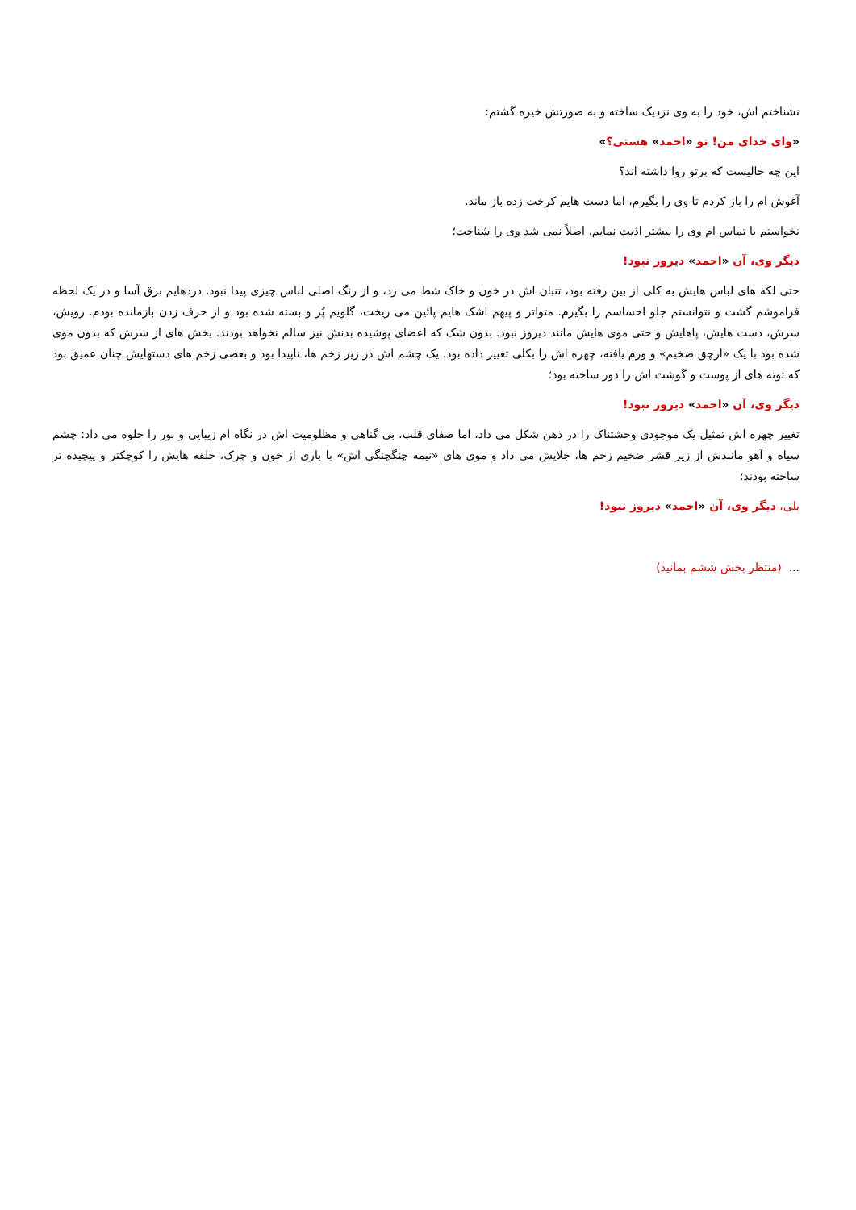نشناختم اش، خود را به وی نزدیک ساخته و به صورتش خیره گشتم:
«وای خدای من! تو «احمد» هستی؟»
این چه حالیست که برتو روا داشته اند؟
آغوش ام را باز کردم تا وی را بگیرم، اما دست هایم کرخت زده باز ماند.
نخواستم با تماس ام وی را بیشتر اذیت نمایم. اصلاً نمی شد وی را شناخت؛
دیگر وی، آن «احمد» دیروز نبود!
حتی لکه های لباس هایش به کلی از بین رفته بود، تنبان اش در خون و خاک شط می زد، و از رنگ اصلی لباس چیزی پیدا نبود. دردهایم برق آسا و در یک لحظه فراموشم گشت و نتوانستم جلو احساسم را بگیرم. متواتر و پیهم اشک هایم پائین می ریخت، گلویم پُر و بسته شده بود و از حرف زدن بازمانده بودم. رویش، سرش، دست هایش، پاهایش و حتی موی هایش مانند دیروز نبود. بدون شک که اعضای پوشیده بدنش نیز سالم نخواهد بودند. بخش های از سرش که بدون موی شده بود با یک «ارچق ضخیم» و ورم یافته، چهره اش را بکلی تغییر داده بود. یک چشم اش در زیر زخم ها، ناپیدا بود و بعضی زخم های دستهایش چنان عمیق بود که توته های از پوست و گوشت اش را دور ساخته بود؛
دیگر وی، آن «احمد» دیروز نبود!
تغییر چهره اش تمثیل یک موجودی وحشتناک را در ذهن شکل می داد، اما صفای قلب، بی گناهی و مظلومیت اش در نگاه ام زیبایی و نور را جلوه می داد: چشم سیاه و آهو مانندش از زیر قشر ضخیم زخم ها، جلایش می داد و موی های «نیمه چنگچنگی اش» با باری از خون و چرک، حلقه هایش را کوچکتر و پیچیده تر ساخته بودند؛
بلی، دیگر وی، آن «احمد» دیروز نبود!
... (منتظر بخش ششم بمانید)